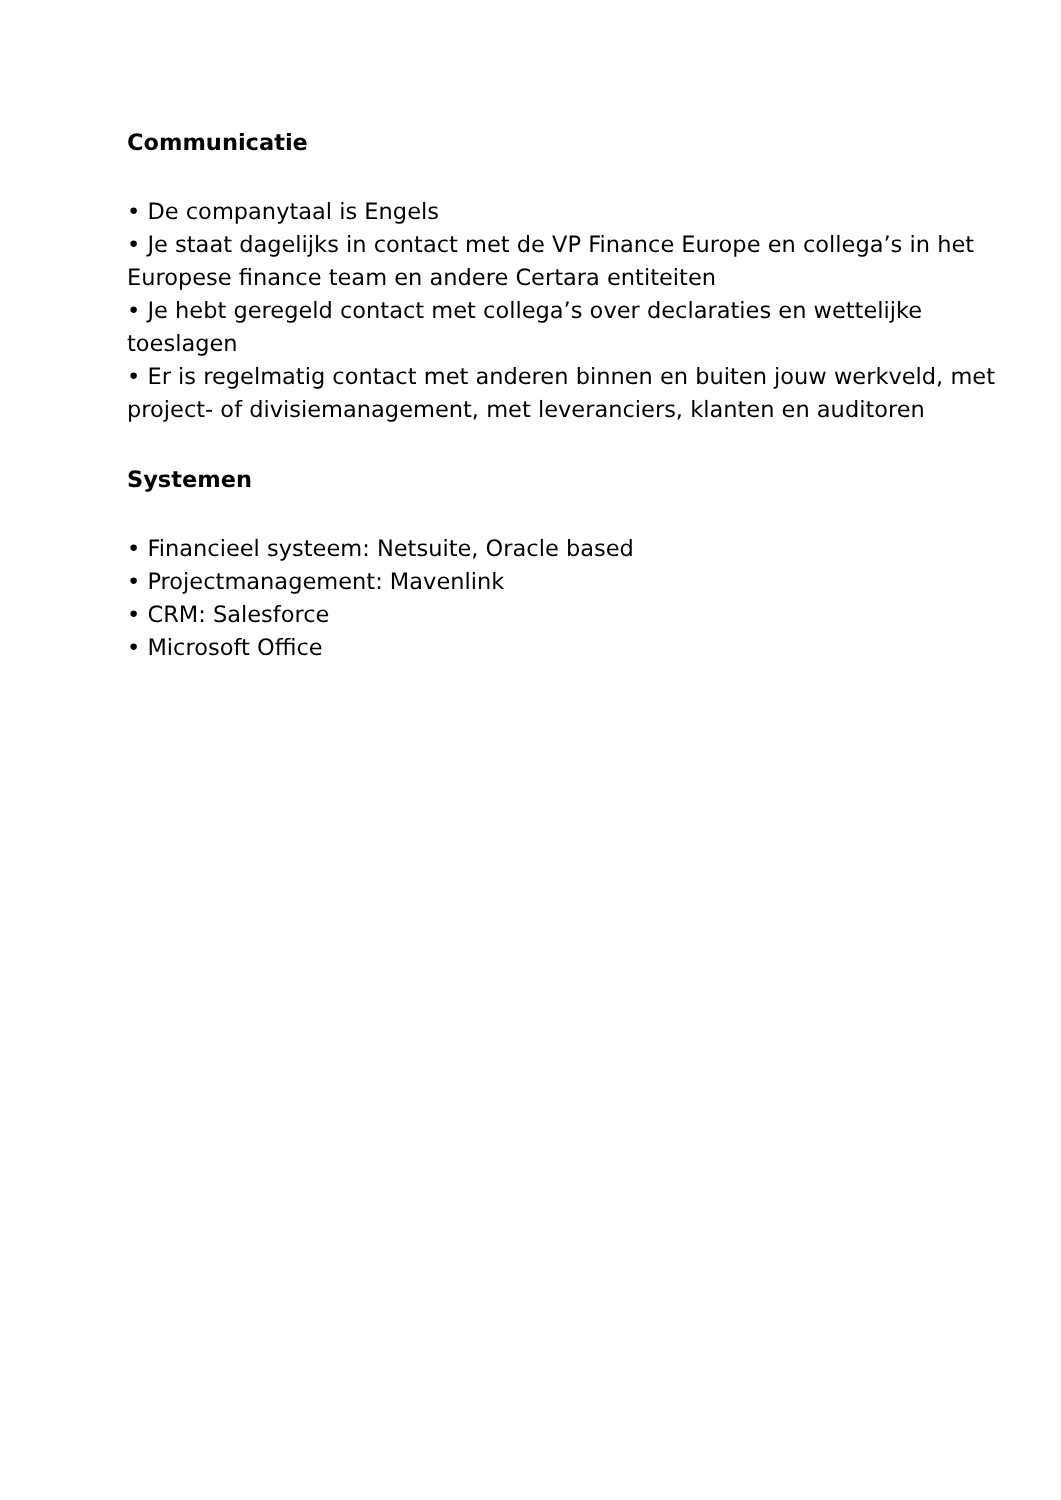Communicatie
• De companytaal is Engels
• Je staat dagelijks in contact met de VP Finance Europe en collega’s in het Europese finance team en andere Certara entiteiten
• Je hebt geregeld contact met collega’s over declaraties en wettelijke toeslagen
• Er is regelmatig contact met anderen binnen en buiten jouw werkveld, met project- of divisiemanagement, met leveranciers, klanten en auditoren
Systemen
• Financieel systeem: Netsuite, Oracle based
• Projectmanagement: Mavenlink
• CRM: Salesforce
• Microsoft Office